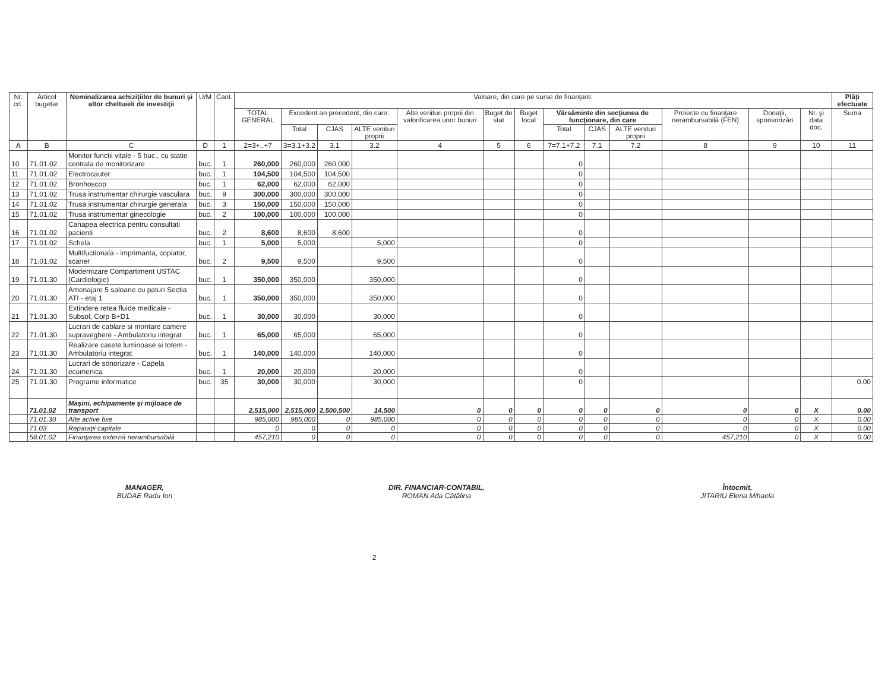| Nr. crt. | Articol bugetar | Nominalizarea achiziţiilor de bunuri şi altor cheltuieli de investiţii | U/M | Cant. | Valoare, din care pe surse de finanţare: | | | | | | | | | | | | | Plăţi efectuate |
| --- | --- | --- | --- | --- | --- | --- | --- | --- | --- | --- | --- | --- | --- | --- | --- | --- | --- | --- |
| | | | | | TOTAL GENERAL | Excedent an precedent, din care: | | | Alte venituri proprii din valorificarea unor bunuri | Buget de stat | Buget local | Vărsăminte din secţiunea de funcţionare, din care | | | Proiecte cu finanţare nerambursabilă (FEN) | Donaţii, sponsorizări | Nr. şi data doc. | Suma |
| | | | | | | Total | CJAS | ALTE venituri proprii | | | | Total | CJAS | ALTE venituri proprii | | | | |
| A | B | C | D | 1 | 2=3+..+7 | 3=3.1+3.2 | 3.1 | 3.2 | 4 | 5 | 6 | 7=7.1+7.2 | 7.1 | 7.2 | 8 | 9 | 10 | 11 |
| 10 | 71.01.02 | Monitor functii vitale - 5 buc., cu statie centrala de monitorizare | buc. | 1 | 260,000 | 260,000 | 260,000 | | | | | 0 | | | | | | |
| 11 | 71.01.02 | Electrocauter | buc. | 1 | 104,500 | 104,500 | 104,500 | | | | | 0 | | | | | | |
| 12 | 71.01.02 | Bronhoscop | buc. | 1 | 62,000 | 62,000 | 62,000 | | | | | 0 | | | | | | |
| 13 | 71.01.02 | Trusa instrumentar chirurgie vasculara | buc. | 9 | 300,000 | 300,000 | 300,000 | | | | | 0 | | | | | | |
| 14 | 71.01.02 | Trusa instrumentar chirurgie generala | buc. | 3 | 150,000 | 150,000 | 150,000 | | | | | 0 | | | | | | |
| 15 | 71.01.02 | Trusa instrumentar ginecologie | buc. | 2 | 100,000 | 100,000 | 100,000 | | | | | 0 | | | | | | |
| 16 | 71.01.02 | Canapea electrica pentru consultati pacienti | buc. | 2 | 8,600 | 8,600 | 8,600 | | | | | 0 | | | | | | |
| 17 | 71.01.02 | Schela | buc. | 1 | 5,000 | 5,000 | | 5,000 | | | | 0 | | | | | | |
| 18 | 71.01.02 | Multifuctionala - imprimanta, copiator, scaner | buc. | 2 | 9,500 | 9,500 | | 9,500 | | | | 0 | | | | | | |
| 19 | 71.01.30 | Modernizare Compartiment USTAC (Cardiologie) | buc. | 1 | 350,000 | 350,000 | | 350,000 | | | | 0 | | | | | | |
| 20 | 71.01.30 | Amenajare 5 saloane cu paturi Sectia ATI - etaj 1 | buc. | 1 | 350,000 | 350,000 | | 350,000 | | | | 0 | | | | | | |
| 21 | 71.01.30 | Extindere retea fluide medicale - Subsol, Corp B+D1 | buc. | 1 | 30,000 | 30,000 | | 30,000 | | | | 0 | | | | | | |
| 22 | 71.01.30 | Lucrari de cablare si montare camere supraveghere - Ambulatoriu integrat | buc. | 1 | 65,000 | 65,000 | | 65,000 | | | | 0 | | | | | | |
| 23 | 71.01.30 | Realizare casete luminoase si totem - Ambulatoriu integrat | buc. | 1 | 140,000 | 140,000 | | 140,000 | | | | 0 | | | | | | |
| 24 | 71.01.30 | Lucrari de sonorizare - Capela ecumenica | buc. | 1 | 20,000 | 20,000 | | 20,000 | | | | 0 | | | | | | |
| 25 | 71.01.30 | Programe informatice | buc. | 35 | 30,000 | 30,000 | | 30,000 | | | | 0 | | | | | | 0.00 |
| | 71.01.02 | Maşini, echipamente şi mijloace de transport | | | 2,515,000 | 2,515,000 | 2,500,500 | 14,500 | 0 | 0 | 0 | 0 | 0 | 0 | 0 | 0 | X | 0.00 |
| | 71.01.30 | Alte active fixe | | | 985,000 | 985,000 | 0 | 985,000 | 0 | 0 | 0 | 0 | 0 | 0 | 0 | 0 | X | 0.00 |
| | 71.03 | Reparaţii capitale | | | 0 | 0 | 0 | 0 | 0 | 0 | 0 | 0 | 0 | 0 | 0 | 0 | X | 0.00 |
| | 58.01.02 | Finanţarea externă nerambursabilă | | | 457,210 | 0 | 0 | 0 | 0 | 0 | 0 | 0 | 0 | 0 | 457,210 | 0 | X | 0.00 |
MANAGER,
BUDAE Radu Ion
DIR. FINANCIAR-CONTABIL,
ROMAN Ada Cătălina
Întocmit,
JITARIU Elena Mihaela
2